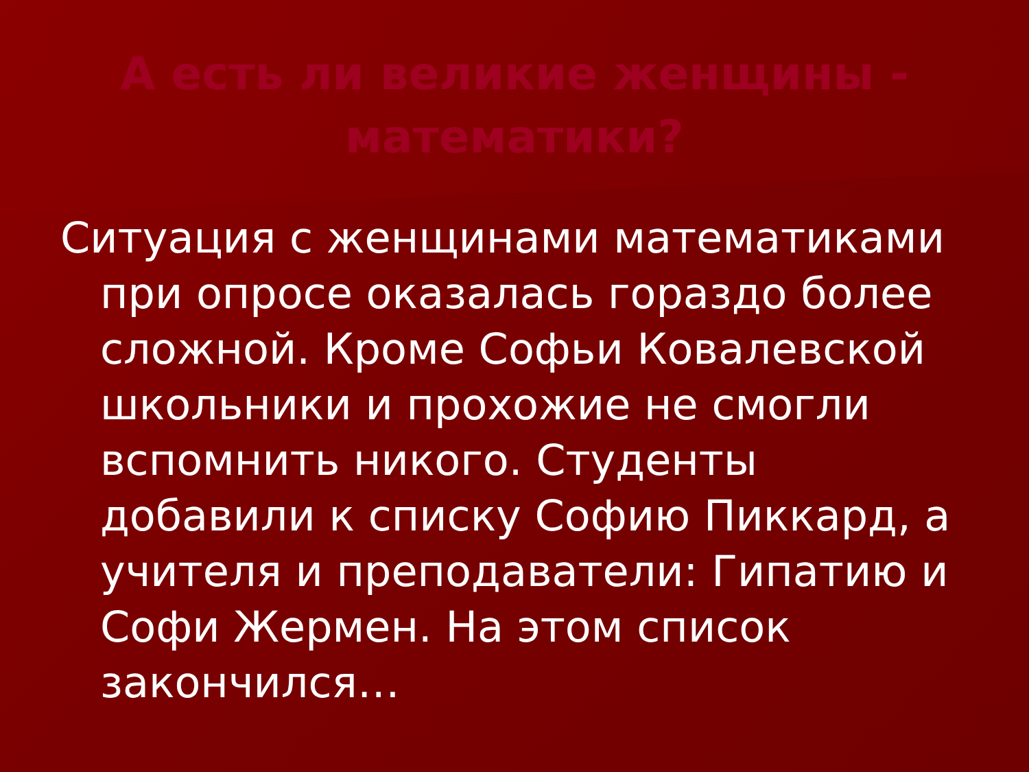А есть ли великие женщины -
математики?
Ситуация с женщинами математиками при опросе оказалась гораздо более сложной. Кроме Софьи Ковалевской школьники и прохожие не смогли вспомнить никого. Студенты добавили к списку Софию Пиккард, а учителя и преподаватели: Гипатию и Софи Жермен. На этом список закончился…